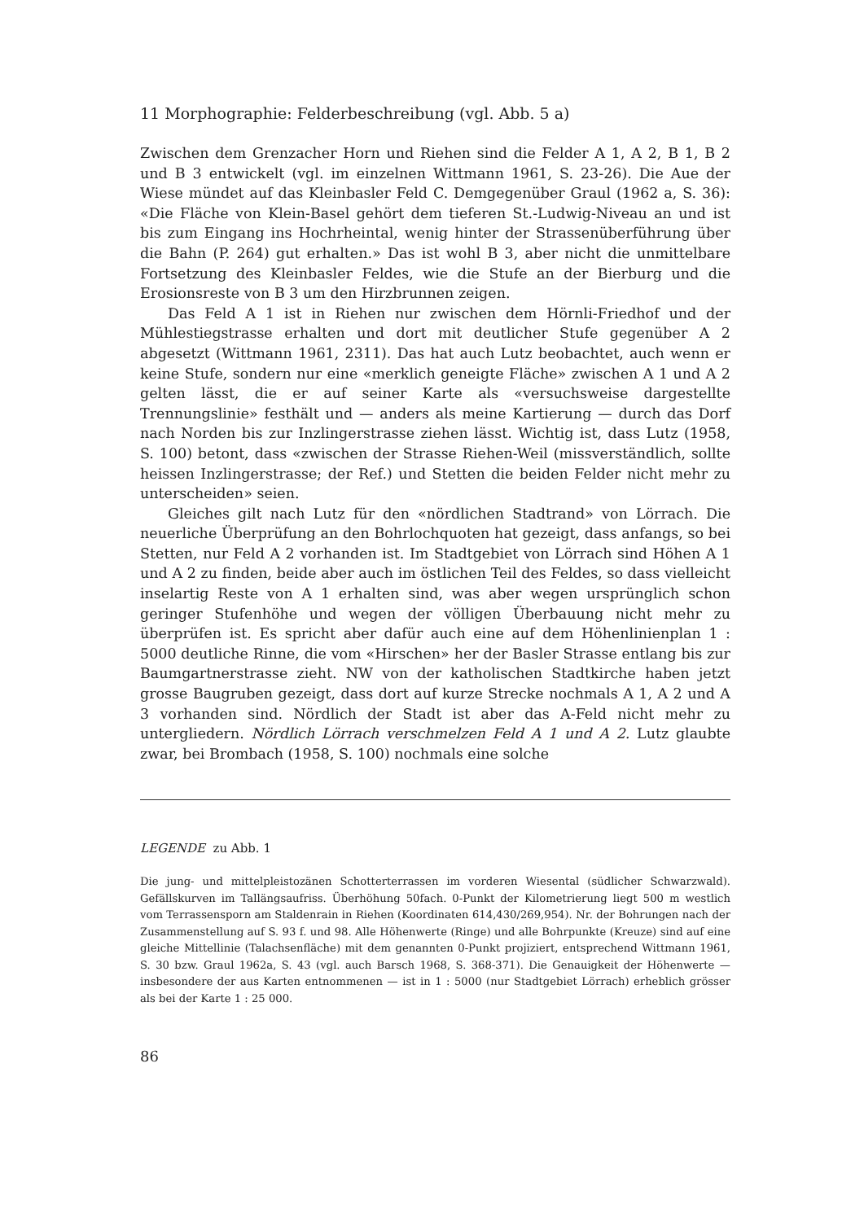11 Morphographie: Felderbeschreibung (vgl. Abb. 5 a)
Zwischen dem Grenzacher Horn und Riehen sind die Felder A 1, A 2, B 1, B 2 und B 3 entwickelt (vgl. im einzelnen Wittmann 1961, S. 23-26). Die Aue der Wiese mündet auf das Kleinbasler Feld C. Demgegenüber Graul (1962 a, S. 36): «Die Fläche von Klein-Basel gehört dem tieferen St.-Ludwig-Niveau an und ist bis zum Eingang ins Hochrheintal, wenig hinter der Strassenüberführung über die Bahn (P. 264) gut erhalten.» Das ist wohl B 3, aber nicht die unmittelbare Fortsetzung des Kleinbasler Feldes, wie die Stufe an der Bierburg und die Erosionsreste von B 3 um den Hirzbrunnen zeigen.
Das Feld A 1 ist in Riehen nur zwischen dem Hörnli-Friedhof und der Mühlestiegstrasse erhalten und dort mit deutlicher Stufe gegenüber A 2 abgesetzt (Wittmann 1961, 2311). Das hat auch Lutz beobachtet, auch wenn er keine Stufe, sondern nur eine «merklich geneigte Fläche» zwischen A 1 und A 2 gelten lässt, die er auf seiner Karte als «versuchsweise dargestellte Trennungslinie» festhält und — anders als meine Kartierung — durch das Dorf nach Norden bis zur Inzlingerstrasse ziehen lässt. Wichtig ist, dass Lutz (1958, S. 100) betont, dass «zwischen der Strasse Riehen-Weil (missverständlich, sollte heissen Inzlingerstrasse; der Ref.) und Stetten die beiden Felder nicht mehr zu unterscheiden» seien.
Gleiches gilt nach Lutz für den «nördlichen Stadtrand» von Lörrach. Die neuerliche Überprüfung an den Bohrlochquoten hat gezeigt, dass anfangs, so bei Stetten, nur Feld A 2 vorhanden ist. Im Stadtgebiet von Lörrach sind Höhen A 1 und A 2 zu finden, beide aber auch im östlichen Teil des Feldes, so dass vielleicht inselartig Reste von A 1 erhalten sind, was aber wegen ursprünglich schon geringer Stufenhöhe und wegen der völligen Überbauung nicht mehr zu überprüfen ist. Es spricht aber dafür auch eine auf dem Höhenlinienplan 1 : 5000 deutliche Rinne, die vom «Hirschen» her der Basler Strasse entlang bis zur Baumgartnerstrasse zieht. NW von der katholischen Stadtkirche haben jetzt grosse Baugruben gezeigt, dass dort auf kurze Strecke nochmals A 1, A 2 und A 3 vorhanden sind. Nördlich der Stadt ist aber das A-Feld nicht mehr zu untergliedern. Nördlich Lörrach verschmelzen Feld A 1 und A 2. Lutz glaubte zwar, bei Brombach (1958, S. 100) nochmals eine solche
LEGENDE zu Abb. 1
Die jung- und mittelpleistozänen Schotterterrassen im vorderen Wiesental (südlicher Schwarzwald). Gefällskurven im Tallängsaufriss. Überhöhung 50fach. 0-Punkt der Kilometrierung liegt 500 m westlich vom Terrassensporn am Staldenrain in Riehen (Koordinaten 614,430/269,954). Nr. der Bohrungen nach der Zusammenstellung auf S. 93 f. und 98. Alle Höhenwerte (Ringe) und alle Bohrpunkte (Kreuze) sind auf eine gleiche Mittellinie (Talachsenfläche) mit dem genannten 0-Punkt projiziert, entsprechend Wittmann 1961, S. 30 bzw. Graul 1962a, S. 43 (vgl. auch Barsch 1968, S. 368-371). Die Genauigkeit der Höhenwerte — insbesondere der aus Karten entnommenen — ist in 1 : 5000 (nur Stadtgebiet Lörrach) erheblich grösser als bei der Karte 1 : 25 000.
86